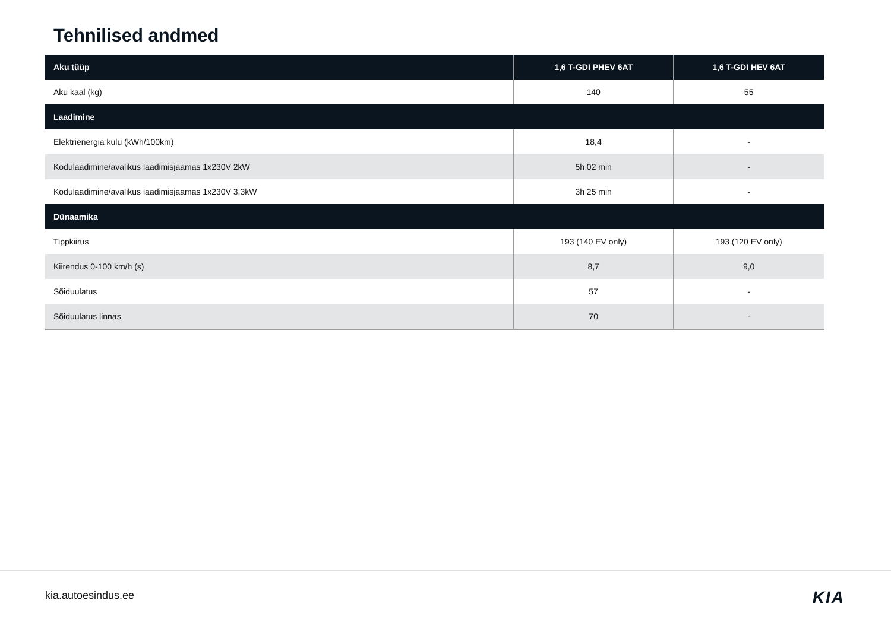Tehnilised andmed
| Aku tüüp | 1,6 T-GDI PHEV 6AT | 1,6 T-GDI HEV 6AT |
| --- | --- | --- |
| Aku kaal (kg) | 140 | 55 |
| Laadimine | | |
| Elektrienergia kulu (kWh/100km) | 18,4 | - |
| Kodulaadimine/avalikus laadimisjaamas 1x230V 2kW | 5h 02 min | - |
| Kodulaadimine/avalikus laadimisjaamas 1x230V 3,3kW | 3h 25 min | - |
| Dünaamika | | |
| Tippkiirus | 193 (140 EV only) | 193 (120 EV only) |
| Kiirendus 0-100 km/h (s) | 8,7 | 9,0 |
| Sõiduulatus | 57 | - |
| Sõiduulatus linnas | 70 | - |
kia.autoesindus.ee KIA